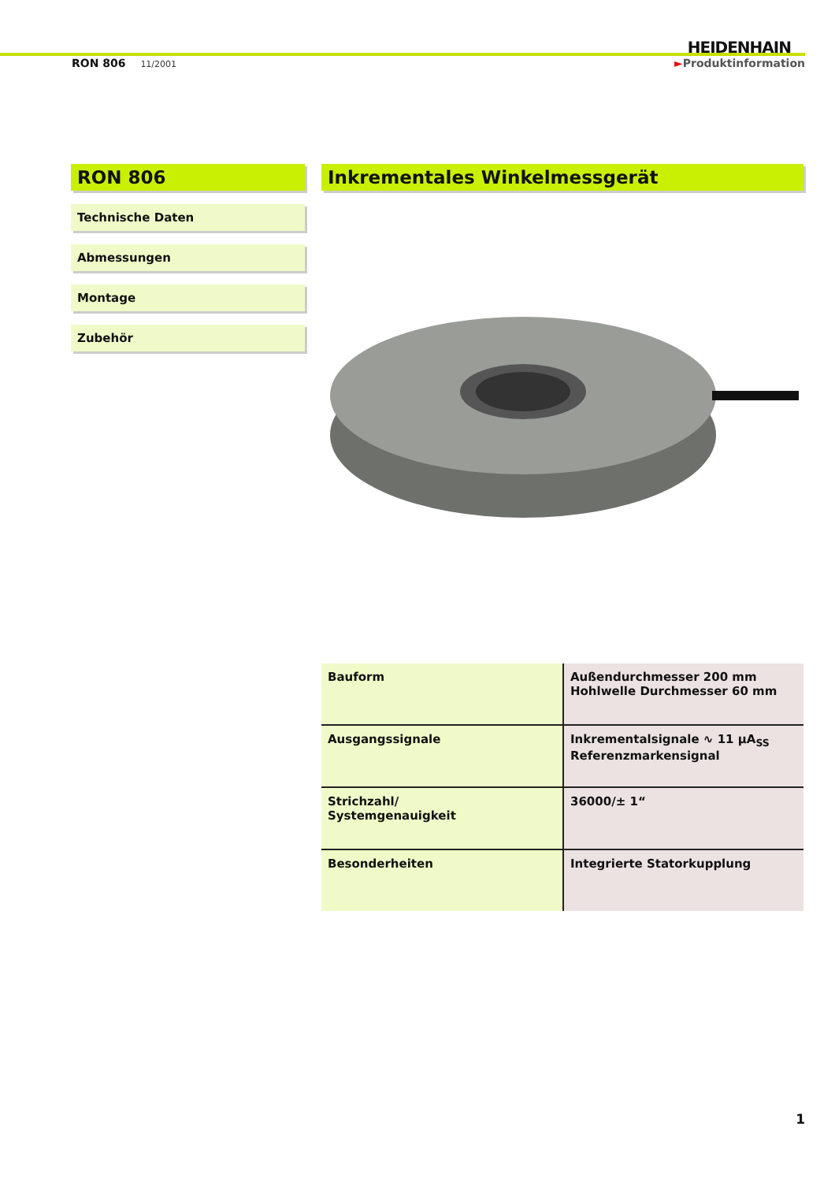HEIDENHAIN
RON 806 11/2001 ►Produktinformation
RON 806
Technische Daten
Abmessungen
Montage
Zubehör
Inkrementales Winkelmessgerät
| Bauform | Außendurchmesser 200 mm Hohlwelle Durchmesser 60 mm |
| Ausgangssignale | Inkrementalsignale ∿ 11 µA<sub>SS</sub> Referenzmarkensignal |
| Strichzahl/ Systemgenauigkeit | 36000/± 1“ |
| Besonderheiten | Integrierte Statorkupplung |
1